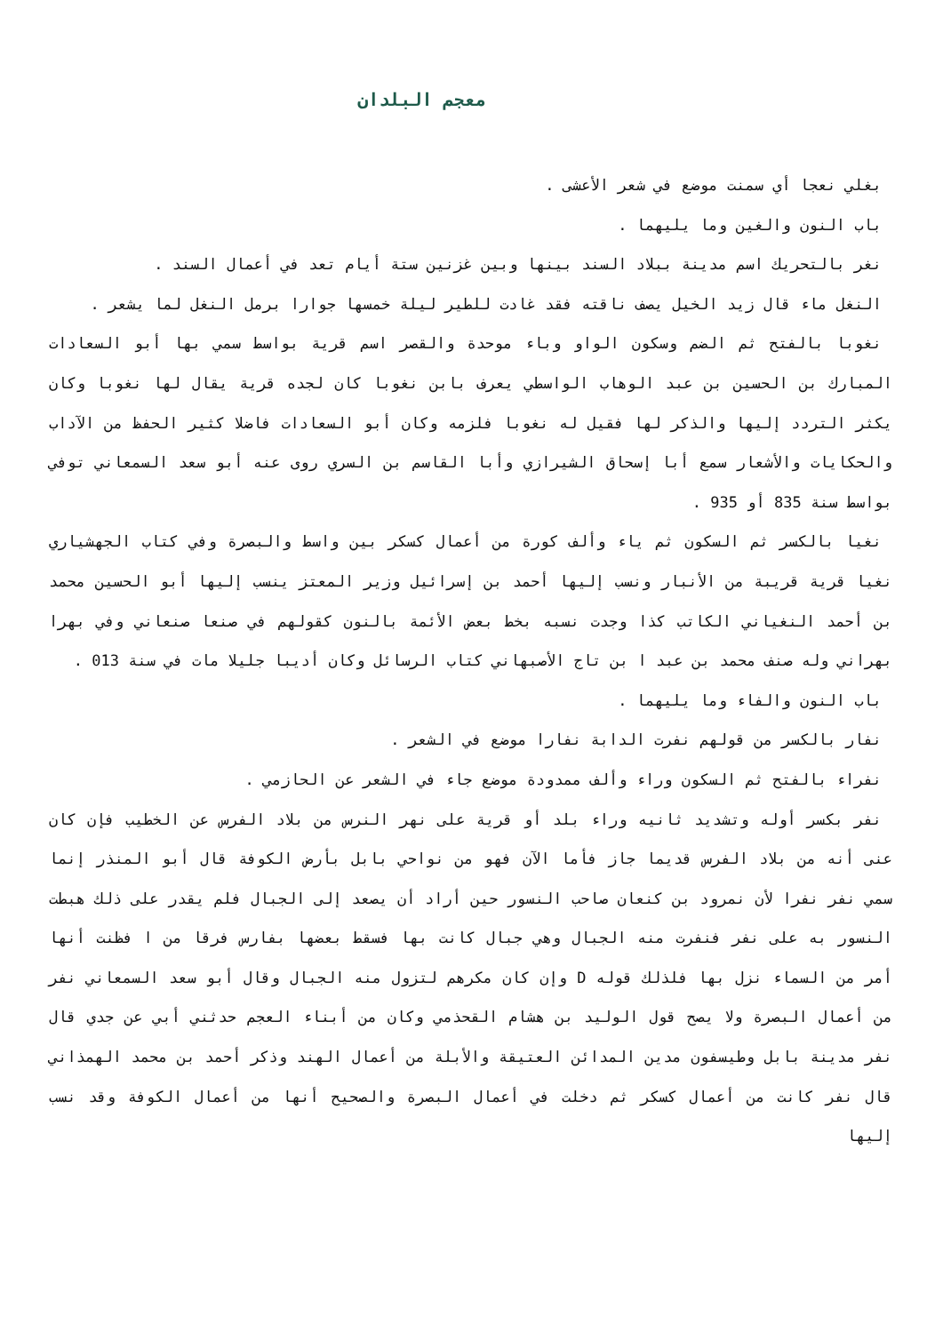معجم البلدان
بغلي نعجا أي سمنت موضع في شعر الأعشى .
باب النون والغين وما يليهما .
نغر بالتحريك اسم مدينة ببلاد السند بينها وبين غزنين ستة أيام تعد في أعمال السند .
النغل ماء قال زيد الخيل يصف ناقته فقد غادت للطير ليلة خمسها جوارا برمل النغل لما يشعر .
نغوبا بالفتح ثم الضم وسكون الواو وباء موحدة والقصر اسم قرية بواسط سمي بها أبو السعادات المبارك بن الحسين بن عبد الوهاب الواسطي يعرف بابن نغوبا كان لجده قرية يقال لها نغوبا وكان يكثر التردد إليها والذكر لها فقيل له نغوبا فلزمه وكان أبو السعادات فاضلا كثير الحفظ من الآداب والحكايات والأشعار سمع أبا إسحاق الشيرازي وأبا القاسم بن السري روى عنه أبو سعد السمعاني توفي بواسط سنة 835 أو 935 .
نغيا بالكسر ثم السكون ثم ياء وألف كورة من أعمال كسكر بين واسط والبصرة وفي كتاب الجهشياري نغيا قرية قريبة من الأنبار ونسب إليها أحمد بن إسرائيل وزير المعتز ينسب إليها أبو الحسين محمد بن أحمد النغياني الكاتب كذا وجدت نسبه بخط بعض الأئمة بالنون كقولهم في صنعا صنعاني وفي بهرا بهراني وله صنف محمد بن عبد ا بن تاج الأصبهاني كتاب الرسائل وكان أديبا جليلا مات في سنة 013 .
باب النون والفاء وما يليهما .
نفار بالكسر من قولهم نفرت الدابة نفارا موضع في الشعر .
نفراء بالفتح ثم السكون وراء وألف ممدودة موضع جاء في الشعر عن الحازمي .
نفر بكسر أوله وتشديد ثانيه وراء بلد أو قرية على نهر النرس من بلاد الفرس عن الخطيب فإن كان عنى أنه من بلاد الفرس قديما جاز فأما الآن فهو من نواحي بابل بأرض الكوفة قال أبو المنذر إنما سمي نفر نفرا لأن نمرود بن كنعان صاحب النسور حين أراد أن يصعد إلى الجبال فلم يقدر على ذلك هبطت النسور به على نفر فنفرت منه الجبال وهي جبال كانت بها فسقط بعضها بفارس فرقا من ا فظنت أنها أمر من السماء نزل بها فلذلك قوله D وإن كان مكرهم لتزول منه الجبال وقال أبو سعد السمعاني نفر من أعمال البصرة ولا يصح قول الوليد بن هشام القحذمي وكان من أبناء العجم حدثني أبي عن جدي قال نفر مدينة بابل وطيسفون مدين المدائن العتيقة والأبلة من أعمال الهند وذكر أحمد بن محمد الهمذاني قال نفر كانت من أعمال كسكر ثم دخلت في أعمال البصرة والصحيح أنها من أعمال الكوفة وقد نسب إليها